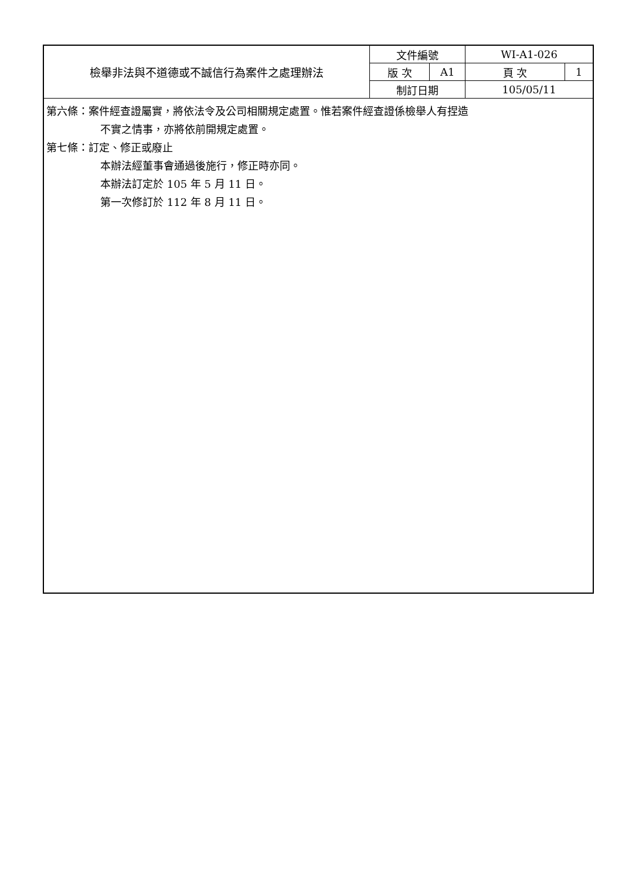| 檢舉非法與不道德或不誠信行為案件之處理辦法 | 文件編號 | | WI-A1-026 | |
| | 版 次 | A1 | 頁 次 | 1 |
| | 制訂日期 | | 105/05/11 | |
第六條：案件經查證屬實，將依法令及公司相關規定處置。惟若案件經查證係檢舉人有捏造
不實之情事，亦將依前開規定處置。
第七條：訂定、修正或廢止
本辦法經董事會通過後施行，修正時亦同。
本辦法訂定於 105 年 5 月 11 日。
第一次修訂於 112 年 8 月 11 日。